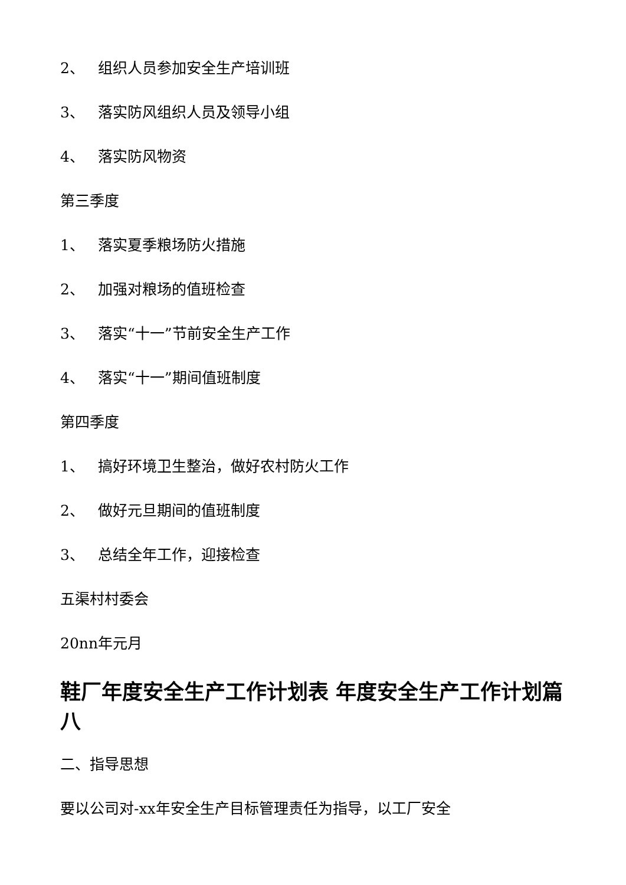2、 组织人员参加安全生产培训班
3、 落实防风组织人员及领导小组
4、 落实防风物资
第三季度
1、 落实夏季粮场防火措施
2、 加强对粮场的值班检查
3、 落实“十一”节前安全生产工作
4、 落实“十一”期间值班制度
第四季度
1、 搞好环境卫生整治，做好农村防火工作
2、 做好元旦期间的值班制度
3、 总结全年工作，迎接检查
五渠村村委会
20nn年元月
鞋厂年度安全生产工作计划表 年度安全生产工作计划篇八
二、指导思想
要以公司对-xx年安全生产目标管理责任为指导，以工厂安全